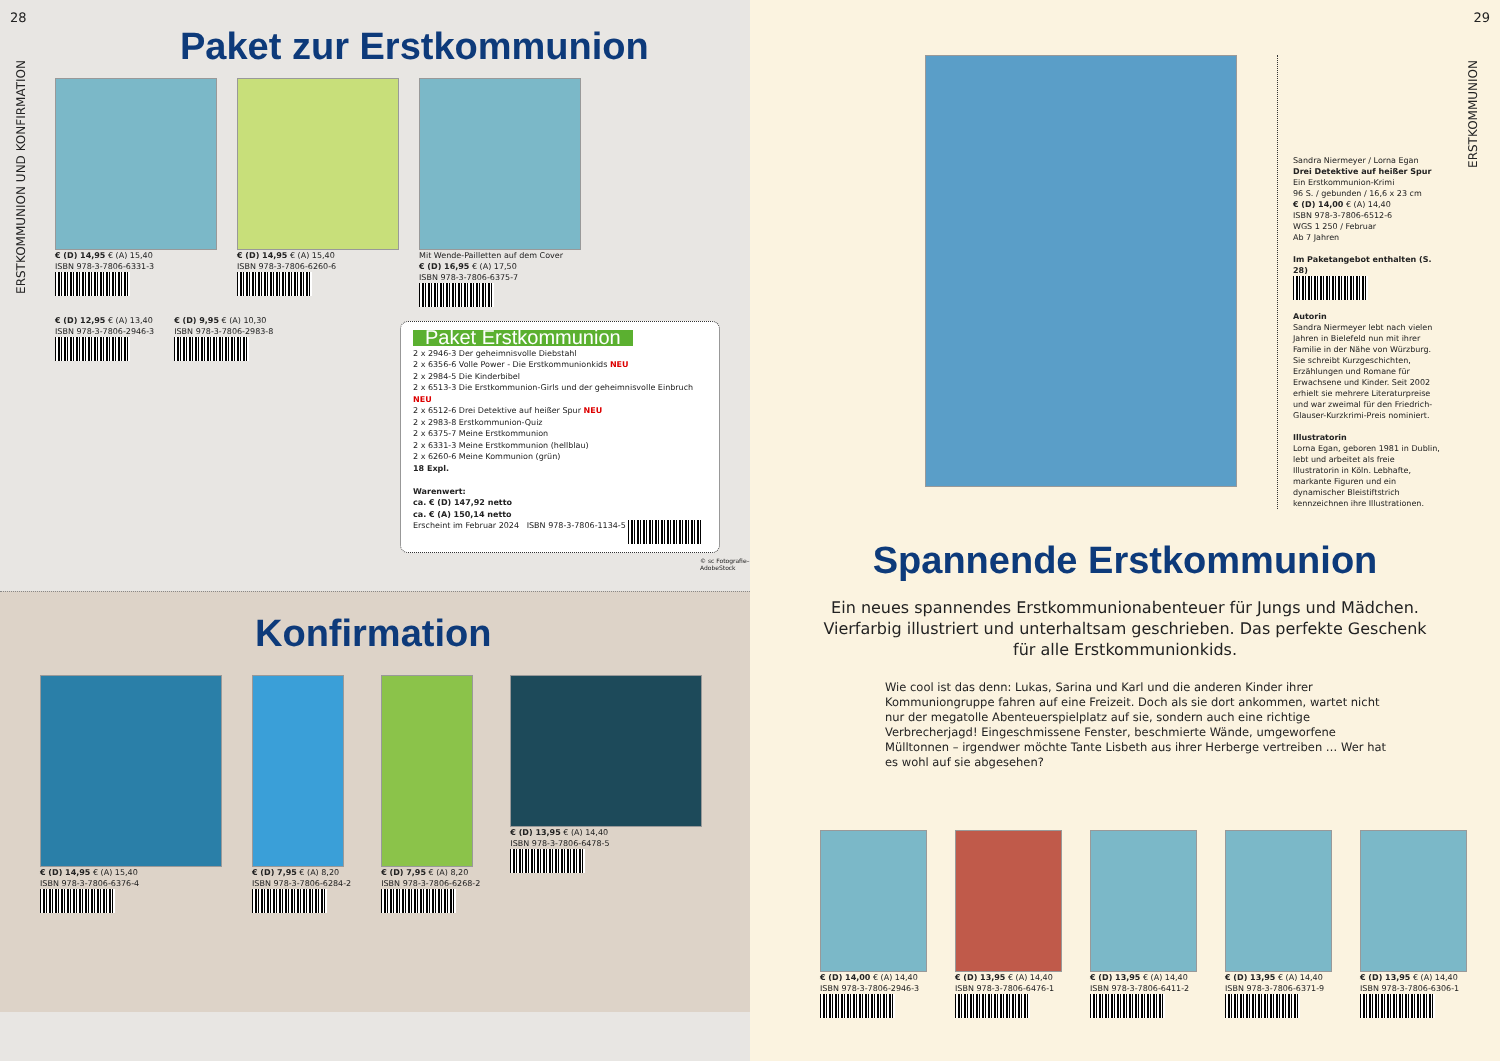28
ERSTKOMMUNION UND KONFIRMATION
Paket zur Erstkommunion
€ (D) 14,95 € (A) 15,40
ISBN 978-3-7806-6331-3
€ (D) 14,95 € (A) 15,40
ISBN 978-3-7806-6260-6
Mit Wende-Pailletten auf dem Cover
€ (D) 16,95 € (A) 17,50
ISBN 978-3-7806-6375-7
€ (D) 12,95 € (A) 13,40
ISBN 978-3-7806-2946-3
€ (D) 9,95 € (A) 10,30
ISBN 978-3-7806-2983-8
Paket Erstkommunion
2 x 2946-3 Der geheimnisvolle Diebstahl
2 x 6356-6 Volle Power - Die Erstkommunionkids NEU
2 x 2984-5 Die Kinderbibel
2 x 6513-3 Die Erstkommunion-Girls und der geheimnisvolle Einbruch NEU
2 x 6512-6 Drei Detektive auf heißer Spur NEU
2 x 2983-8 Erstkommunion-Quiz
2 x 6375-7 Meine Erstkommunion
2 x 6331-3 Meine Erstkommunion (hellblau)
2 x 6260-6 Meine Kommunion (grün)
18 Expl.
Warenwert:
ca. € (D) 147,92 netto
ca. € (A) 150,14 netto
Erscheint im Februar 2024 ISBN 978-3-7806-1134-5
© sc Fotografie–AdobeStock
Konfirmation
€ (D) 14,95 € (A) 15,40
ISBN 978-3-7806-6376-4
€ (D) 7,95 € (A) 8,20
ISBN 978-3-7806-6284-2
€ (D) 7,95 € (A) 8,20
ISBN 978-3-7806-6268-2
€ (D) 13,95 € (A) 14,40
ISBN 978-3-7806-6478-5
29
ERSTKOMMUNION
Sandra Niermeyer / Lorna Egan
Drei Detektive auf heißer Spur
Ein Erstkommunion-Krimi
96 S. / gebunden / 16,6 x 23 cm
€ (D) 14,00 € (A) 14,40
ISBN 978-3-7806-6512-6
WGS 1 250 / Februar
Ab 7 Jahren
Im Paketangebot enthalten (S. 28)
Autorin
Sandra Niermeyer lebt nach vielen Jahren in Bielefeld nun mit ihrer Familie in der Nähe von Würzburg. Sie schreibt Kurzgeschichten, Erzählungen und Romane für Erwachsene und Kinder. Seit 2002 erhielt sie mehrere Literaturpreise und war zweimal für den Friedrich-Glauser-Kurzkrimi-Preis nominiert.
Illustratorin
Lorna Egan, geboren 1981 in Dublin, lebt und arbeitet als freie Illustratorin in Köln. Lebhafte, markante Figuren und ein dynamischer Bleistiftstrich kennzeichnen ihre Illustrationen.
Spannende Erstkommunion
Ein neues spannendes Erstkommunionabenteuer für Jungs und Mädchen. Vierfarbig illustriert und unterhaltsam geschrieben. Das perfekte Geschenk für alle Erstkommunionkids.
Wie cool ist das denn: Lukas, Sarina und Karl und die anderen Kinder ihrer Kommuniongruppe fahren auf eine Freizeit. Doch als sie dort ankommen, wartet nicht nur der megatolle Abenteuerspielplatz auf sie, sondern auch eine richtige Verbrecherjagd! Eingeschmissene Fenster, beschmierte Wände, umgeworfene Mülltonnen – irgendwer möchte Tante Lisbeth aus ihrer Herberge vertreiben … Wer hat es wohl auf sie abgesehen?
€ (D) 14,00 € (A) 14,40
ISBN 978-3-7806-2946-3
€ (D) 13,95 € (A) 14,40
ISBN 978-3-7806-6476-1
€ (D) 13,95 € (A) 14,40
ISBN 978-3-7806-6411-2
€ (D) 13,95 € (A) 14,40
ISBN 978-3-7806-6371-9
€ (D) 13,95 € (A) 14,40
ISBN 978-3-7806-6306-1